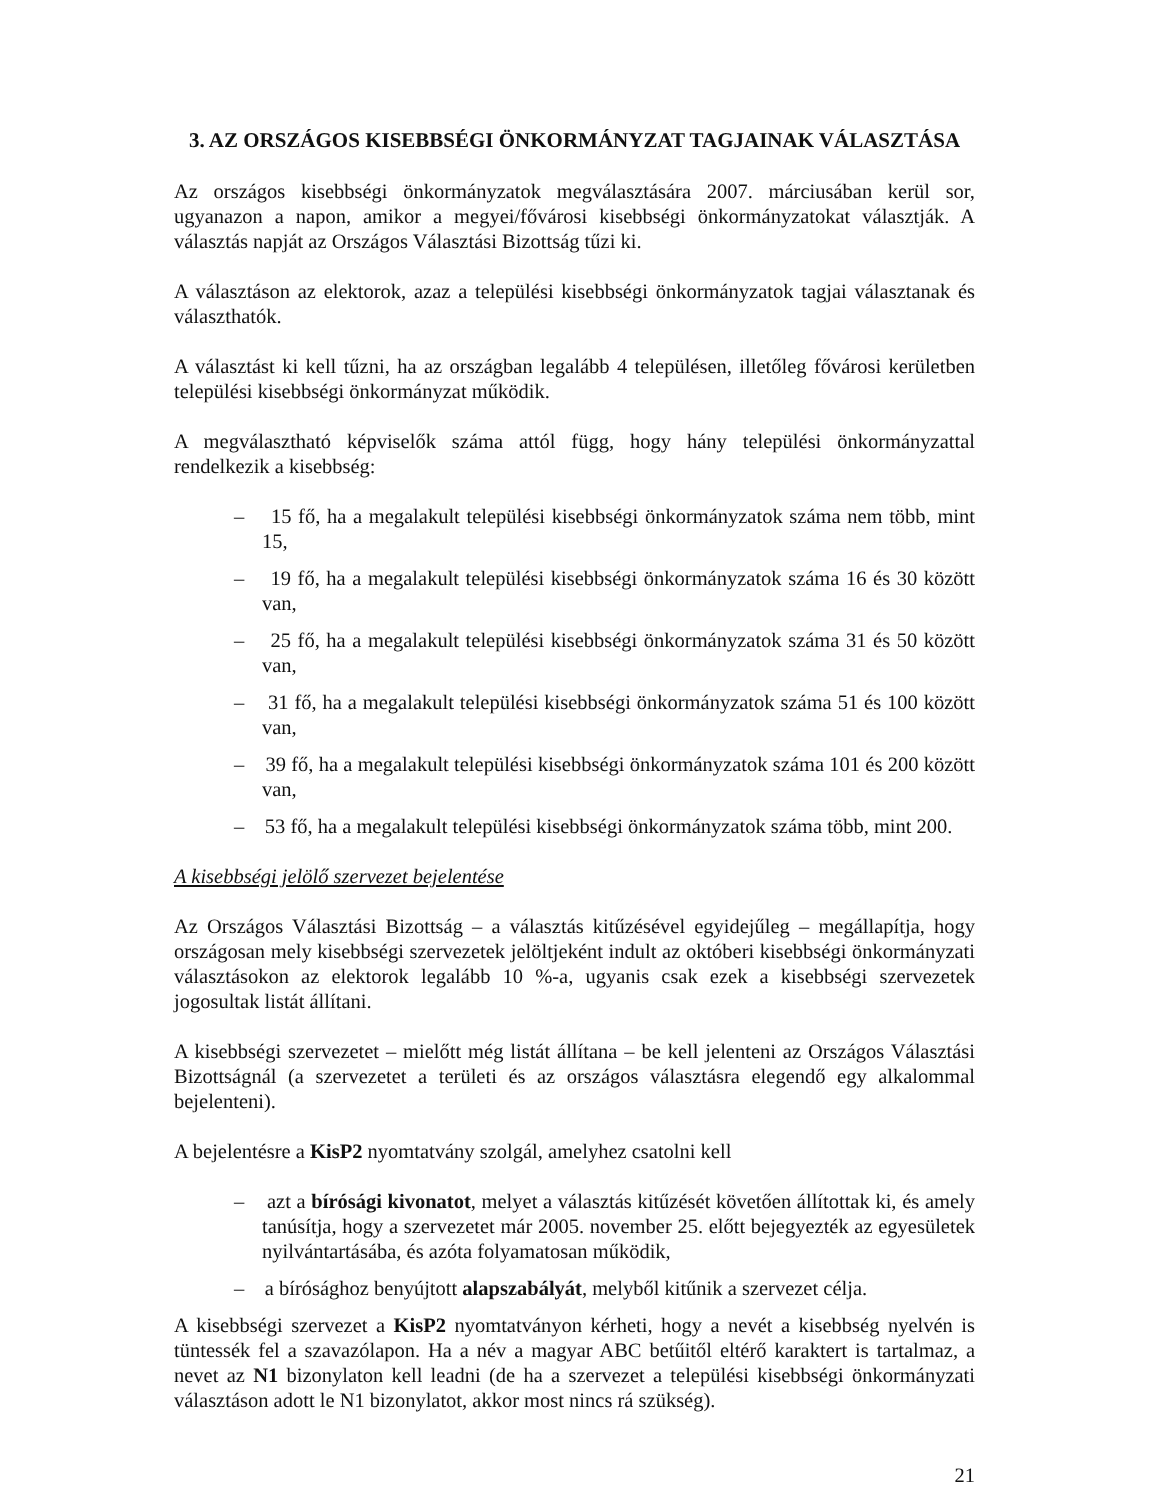3. AZ ORSZÁGOS KISEBBSÉGI ÖNKORMÁNYZAT TAGJAINAK VÁLASZTÁSA
Az országos kisebbségi önkormányzatok megválasztására 2007. márciusában kerül sor, ugyanazon a napon, amikor a megyei/fővárosi kisebbségi önkormányzatokat választják. A választás napját az Országos Választási Bizottság tűzi ki.
A választáson az elektorok, azaz a települési kisebbségi önkormányzatok tagjai választanak és választhatók.
A választást ki kell tűzni, ha az országban legalább 4 településen, illetőleg fővárosi kerületben települési kisebbségi önkormányzat működik.
A megválasztható képviselők száma attól függ, hogy hány települési önkormányzattal rendelkezik a kisebbség:
– 15 fő, ha a megalakult települési kisebbségi önkormányzatok száma nem több, mint 15,
– 19 fő, ha a megalakult települési kisebbségi önkormányzatok száma 16 és 30 között van,
– 25 fő, ha a megalakult települési kisebbségi önkormányzatok száma 31 és 50 között van,
– 31 fő, ha a megalakult települési kisebbségi önkormányzatok száma 51 és 100 között van,
– 39 fő, ha a megalakult települési kisebbségi önkormányzatok száma 101 és 200 között van,
– 53 fő, ha a megalakult települési kisebbségi önkormányzatok száma több, mint 200.
A kisebbségi jelölő szervezet bejelentése
Az Országos Választási Bizottság – a választás kitűzésével egyidejűleg – megállapítja, hogy országosan mely kisebbségi szervezetek jelöltjeként indult az októberi kisebbségi önkormányzati választásokon az elektorok legalább 10 %-a, ugyanis csak ezek a kisebbségi szervezetek jogosultak listát állítani.
A kisebbségi szervezetet – mielőtt még listát állítana – be kell jelenteni az Országos Választási Bizottságnál (a szervezetet a területi és az országos választásra elegendő egy alkalommal bejelenteni).
A bejelentésre a KisP2 nyomtatvány szolgál, amelyhez csatolni kell
– azt a bírósági kivonatot, melyet a választás kitűzését követően állítottak ki, és amely tanúsítja, hogy a szervezetet már 2005. november 25. előtt bejegyezték az egyesületek nyilvántartásába, és azóta folyamatosan működik,
– a bírósághoz benyújtott alapszabályát, melyből kitűnik a szervezet célja.
A kisebbségi szervezet a KisP2 nyomtatványon kérheti, hogy a nevét a kisebbség nyelvén is tüntessék fel a szavazólapon. Ha a név a magyar ABC betűitől eltérő karaktert is tartalmaz, a nevet az N1 bizonylaton kell leadni (de ha a szervezet a települési kisebbségi önkormányzati választáson adott le N1 bizonylatot, akkor most nincs rá szükség).
21